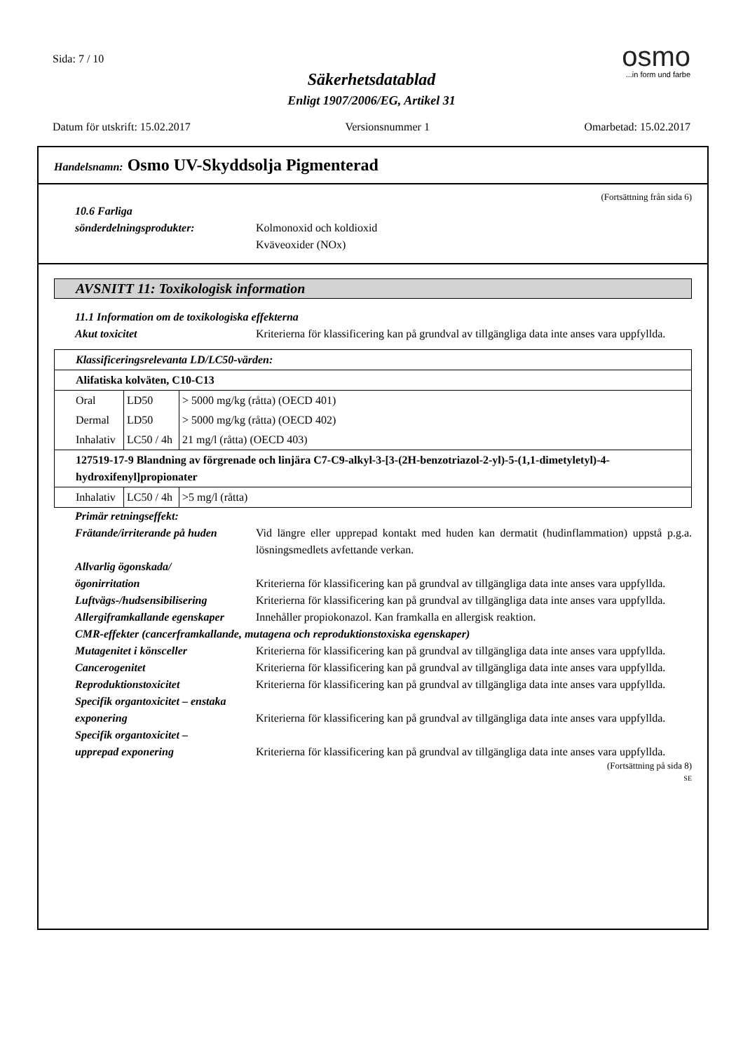Sida: 7 / 10
Säkerhetsdatablad
Enligt 1907/2006/EG, Artikel 31
osmo
...in form und farbe
Datum för utskrift: 15.02.2017 Versionsnummer 1 Omarbetad: 15.02.2017
Handelsnamn: Osmo UV-Skyddsolja Pigmenterad
(Fortsättning från sida 6)
10.6 Farliga
sönderdelningsprodukter:
Kolmonoxid och koldioxid
Kväveoxider (NOx)
AVSNITT 11: Toxikologisk information
11.1 Information om de toxikologiska effekterna
Akut toxicitet Kriterierna för klassificering kan på grundval av tillgängliga data inte anses vara uppfyllda.
| Klassificeringsrelevanta LD/LC50-värden: | | |
| Alifatiska kolväten, C10-C13 | | |
| Oral | LD50 | > 5000 mg/kg (råtta) (OECD 401) |
| Dermal | LD50 | > 5000 mg/kg (råtta) (OECD 402) |
| Inhalativ | LC50 / 4h | 21 mg/l (råtta) (OECD 403) |
| 127519-17-9 Blandning av förgrenade och linjära C7-C9-alkyl-3-[3-(2H-benzotriazol-2-yl)-5-(1,1-dimetyletyl)-4-hydroxifenyl]propionater | | |
| Inhalativ | LC50 / 4h | >5 mg/l (råtta) |
Primär retningseffekt:
Frätande/irriterande på huden
Vid längre eller upprepad kontakt med huden kan dermatit (hudinflammation) uppstå p.g.a. lösningsmedlets avfettande verkan.
Allvarlig ögonskada/
ögonirritation
Kriterierna för klassificering kan på grundval av tillgängliga data inte anses vara uppfyllda.
Luftvägs-/hudsensibilisering
Kriterierna för klassificering kan på grundval av tillgängliga data inte anses vara uppfyllda.
Allergiframkallande egenskaper
Innehåller propiokonazol. Kan framkalla en allergisk reaktion.
CMR-effekter (cancerframkallande, mutagena och reproduktionstoxiska egenskaper)
Mutagenitet i könsceller Kriterierna för klassificering kan på grundval av tillgängliga data inte anses vara uppfyllda.
Cancerogenitet Kriterierna för klassificering kan på grundval av tillgängliga data inte anses vara uppfyllda.
Reproduktionstoxicitet Kriterierna för klassificering kan på grundval av tillgängliga data inte anses vara uppfyllda.
Specifik organtoxicitet – enstaka exponering
Kriterierna för klassificering kan på grundval av tillgängliga data inte anses vara uppfyllda.
Specifik organtoxicitet –
upprepad exponering
Kriterierna för klassificering kan på grundval av tillgängliga data inte anses vara uppfyllda.
(Fortsättning på sida 8)
SE